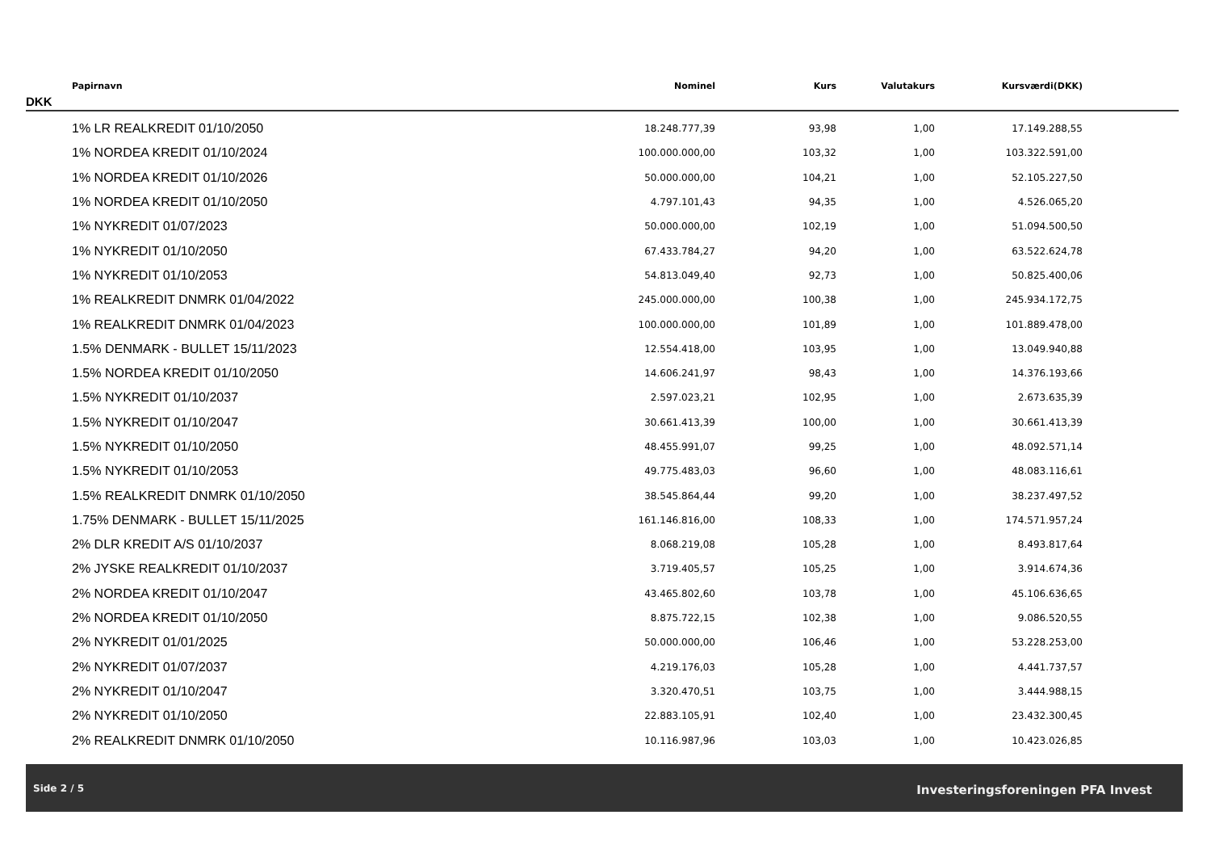| Papirnavn | Nominel | Kurs | Valutakurs | Kursværdi(DKK) | |
| --- | --- | --- | --- | --- | --- |
DKK
| 1% LR REALKREDIT 01/10/2050 | 18.248.777,39 | 93,98 | 1,00 | 17.149.288,55 | |
| 1% NORDEA KREDIT 01/10/2024 | 100.000.000,00 | 103,32 | 1,00 | 103.322.591,00 | |
| 1% NORDEA KREDIT 01/10/2026 | 50.000.000,00 | 104,21 | 1,00 | 52.105.227,50 | |
| 1% NORDEA KREDIT 01/10/2050 | 4.797.101,43 | 94,35 | 1,00 | 4.526.065,20 | |
| 1% NYKREDIT 01/07/2023 | 50.000.000,00 | 102,19 | 1,00 | 51.094.500,50 | |
| 1% NYKREDIT 01/10/2050 | 67.433.784,27 | 94,20 | 1,00 | 63.522.624,78 | |
| 1% NYKREDIT 01/10/2053 | 54.813.049,40 | 92,73 | 1,00 | 50.825.400,06 | |
| 1% REALKREDIT DNMRK 01/04/2022 | 245.000.000,00 | 100,38 | 1,00 | 245.934.172,75 | |
| 1% REALKREDIT DNMRK 01/04/2023 | 100.000.000,00 | 101,89 | 1,00 | 101.889.478,00 | |
| 1.5% DENMARK - BULLET 15/11/2023 | 12.554.418,00 | 103,95 | 1,00 | 13.049.940,88 | |
| 1.5% NORDEA KREDIT 01/10/2050 | 14.606.241,97 | 98,43 | 1,00 | 14.376.193,66 | |
| 1.5% NYKREDIT 01/10/2037 | 2.597.023,21 | 102,95 | 1,00 | 2.673.635,39 | |
| 1.5% NYKREDIT 01/10/2047 | 30.661.413,39 | 100,00 | 1,00 | 30.661.413,39 | |
| 1.5% NYKREDIT 01/10/2050 | 48.455.991,07 | 99,25 | 1,00 | 48.092.571,14 | |
| 1.5% NYKREDIT 01/10/2053 | 49.775.483,03 | 96,60 | 1,00 | 48.083.116,61 | |
| 1.5% REALKREDIT DNMRK 01/10/2050 | 38.545.864,44 | 99,20 | 1,00 | 38.237.497,52 | |
| 1.75% DENMARK - BULLET 15/11/2025 | 161.146.816,00 | 108,33 | 1,00 | 174.571.957,24 | |
| 2% DLR KREDIT A/S 01/10/2037 | 8.068.219,08 | 105,28 | 1,00 | 8.493.817,64 | |
| 2% JYSKE REALKREDIT 01/10/2037 | 3.719.405,57 | 105,25 | 1,00 | 3.914.674,36 | |
| 2% NORDEA KREDIT 01/10/2047 | 43.465.802,60 | 103,78 | 1,00 | 45.106.636,65 | |
| 2% NORDEA KREDIT 01/10/2050 | 8.875.722,15 | 102,38 | 1,00 | 9.086.520,55 | |
| 2% NYKREDIT 01/01/2025 | 50.000.000,00 | 106,46 | 1,00 | 53.228.253,00 | |
| 2% NYKREDIT 01/07/2037 | 4.219.176,03 | 105,28 | 1,00 | 4.441.737,57 | |
| 2% NYKREDIT 01/10/2047 | 3.320.470,51 | 103,75 | 1,00 | 3.444.988,15 | |
| 2% NYKREDIT 01/10/2050 | 22.883.105,91 | 102,40 | 1,00 | 23.432.300,45 | |
| 2% REALKREDIT DNMRK 01/10/2050 | 10.116.987,96 | 103,03 | 1,00 | 10.423.026,85 | |
Side 2 / 5 Investeringsforeningen PFA Invest